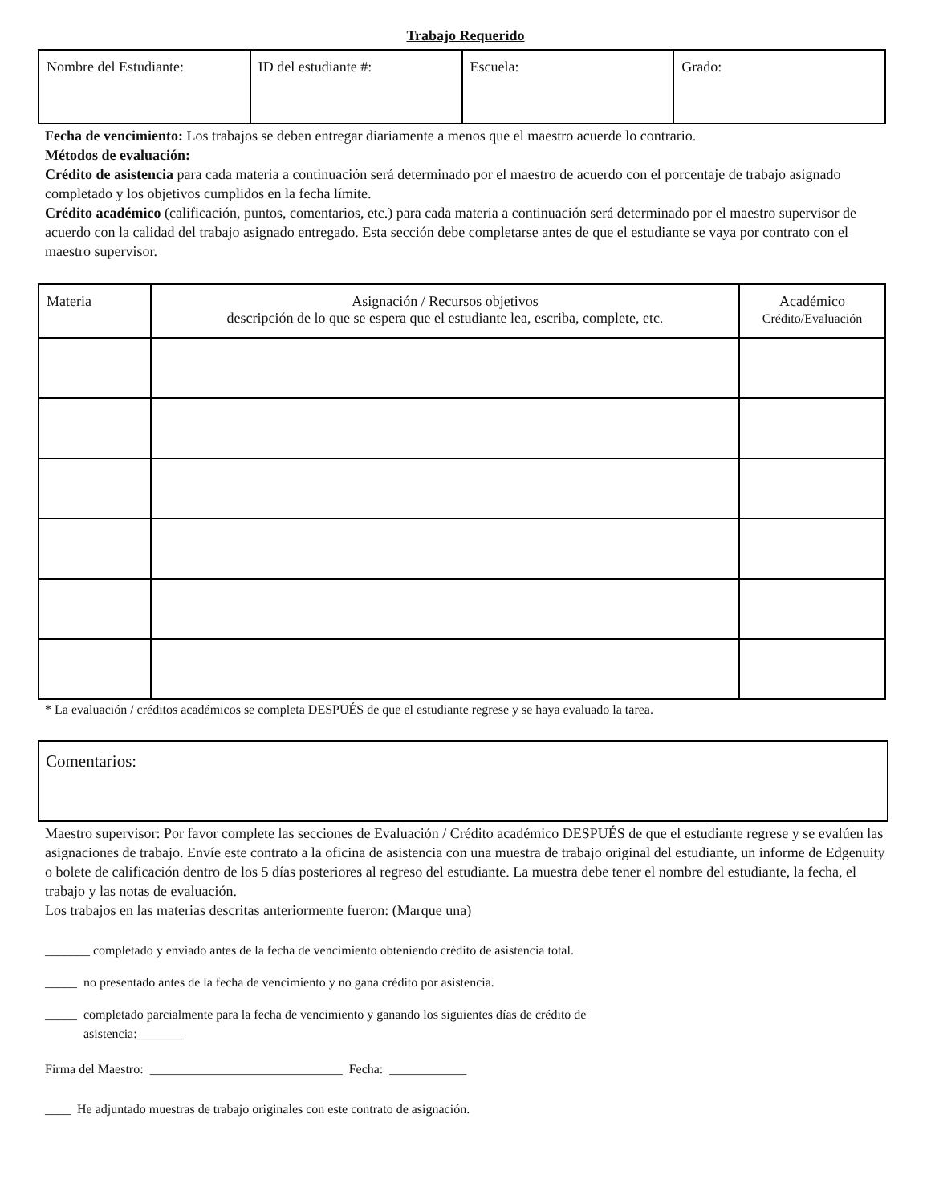Trabajo Requerido
| Nombre del Estudiante: | ID del estudiante #: | Escuela: | Grado: |
Fecha de vencimiento: Los trabajos se deben entregar diariamente a menos que el maestro acuerde lo contrario.
Métodos de evaluación:
Crédito de asistencia para cada materia a continuación será determinado por el maestro de acuerdo con el porcentaje de trabajo asignado completado y los objetivos cumplidos en la fecha límite.
Crédito académico (calificación, puntos, comentarios, etc.) para cada materia a continuación será determinado por el maestro supervisor de acuerdo con la calidad del trabajo asignado entregado. Esta sección debe completarse antes de que el estudiante se vaya por contrato con el maestro supervisor.
| Materia | Asignación / Recursos objetivos descripción de lo que se espera que el estudiante lea, escriba, complete, etc. | Académico Crédito/Evaluación |
* La evaluación / créditos académicos se completa DESPUÉS de que el estudiante regrese y se haya evaluado la tarea.
Comentarios:
Maestro supervisor: Por favor complete las secciones de Evaluación / Crédito académico DESPUÉS de que el estudiante regrese y se evalúen las asignaciones de trabajo. Envíe este contrato a la oficina de asistencia con una muestra de trabajo original del estudiante, un informe de Edgenuity o bolete de calificación dentro de los 5 días posteriores al regreso del estudiante. La muestra debe tener el nombre del estudiante, la fecha, el trabajo y las notas de evaluación.
Los trabajos en las materias descritas anteriormente fueron: (Marque una)
_______ completado y enviado antes de la fecha de vencimiento obteniendo crédito de asistencia total.
_____ no presentado antes de la fecha de vencimiento y no gana crédito por asistencia.
_____ completado parcialmente para la fecha de vencimiento y ganando los siguientes días de crédito de
asistencia:_______
Firma del Maestro: ______________________________ Fecha: ____________
____ He adjuntado muestras de trabajo originales con este contrato de asignación.